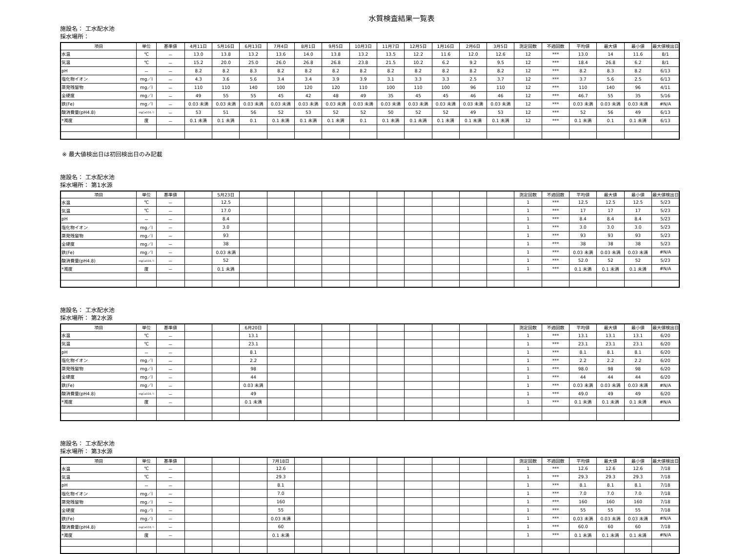水質検査結果一覧表
施設名： 工水配水池
採水場所：
| 項目 | 単位 | 基準値 | 4月11日 | 5月16日 | 6月13日 | 7月4日 | 8月1日 | 9月5日 | 10月3日 | 11月7日 | 12月5日 | 1月16日 | 2月6日 | 3月5日 | 測定回数 | 不適回数 | 平均値 | 最大値 | 最小値 | 最大値検出日 |
| --- | --- | --- | --- | --- | --- | --- | --- | --- | --- | --- | --- | --- | --- | --- | --- | --- | --- | --- | --- | --- |
| 水温 | ℃ | － | 13.0 | 13.8 | 13.2 | 13.6 | 14.0 | 13.8 | 13.2 | 13.5 | 12.2 | 11.6 | 12.0 | 12.6 | 12 | *** | 13.0 | 14 | 11.6 | 8/1 |
| 気温 | ℃ | － | 15.2 | 20.0 | 25.0 | 26.0 | 26.8 | 26.8 | 23.8 | 21.5 | 10.2 | 6.2 | 9.2 | 9.5 | 12 | *** | 18.4 | 26.8 | 6.2 | 8/1 |
| pH | － | － | 8.2 | 8.2 | 8.3 | 8.2 | 8.2 | 8.2 | 8.2 | 8.2 | 8.2 | 8.2 | 8.2 | 8.2 | 12 | *** | 8.2 | 8.3 | 8.2 | 6/13 |
| 塩化物イオン | mg／l | － | 4.3 | 3.6 | 5.6 | 3.4 | 3.4 | 3.9 | 3.9 | 3.1 | 3.3 | 3.3 | 2.5 | 3.7 | 12 | *** | 3.7 | 5.6 | 2.5 | 6/13 |
| 蒸発残留物 | mg／l | － | 110 | 110 | 140 | 100 | 120 | 120 | 110 | 100 | 110 | 100 | 96 | 110 | 12 | *** | 110 | 140 | 96 | 4/11 |
| 全硬度 | mg／l | － | 49 | 55 | 55 | 45 | 42 | 48 | 49 | 35 | 45 | 45 | 46 | 46 | 12 | *** | 46.7 | 55 | 35 | 5/16 |
| 鉄(Fe) | mg／l | － | 0.03 未満 | 0.03 未満 | 0.03 未満 | 0.03 未満 | 0.03 未満 | 0.03 未満 | 0.03 未満 | 0.03 未満 | 0.03 未満 | 0.03 未満 | 0.03 未満 | 0.03 未満 | 12 | *** | 0.03 未満 | 0.03 未満 | 0.03 未満 | #N/A |
| 酸消費量(pH4.8) | mgCaCO3／l | － | 53 | 51 | 56 | 52 | 53 | 52 | 52 | 50 | 52 | 52 | 49 | 53 | 12 | *** | 52 | 56 | 49 | 6/13 |
| *濁度 | 度 | － | 0.1 未満 | 0.1 未満 | 0.1 | 0.1 未満 | 0.1 未満 | 0.1 未満 | 0.1 | 0.1 未満 | 0.1 未満 | 0.1 未満 | 0.1 未満 | 0.1 未満 | 12 | *** | 0.1 未満 | 0.1 | 0.1 未満 | 6/13 |
※ 最大値検出日は初回検出日のみ記載
施設名： 工水配水池
採水場所： 第1水源
| 項目 | 単位 | 基準値 | | 5月23日 | | | | | | | | | | | 測定回数 | 不適回数 | 平均値 | 最大値 | 最小値 | 最大値検出日 |
| --- | --- | --- | --- | --- | --- | --- | --- | --- | --- | --- | --- | --- | --- | --- | --- | --- | --- | --- | --- | --- |
| 水温 | ℃ | － | | 12.5 | | | | | | | | | | | 1 | *** | 12.5 | 12.5 | 12.5 | 5/23 |
| 気温 | ℃ | － | | 17.0 | | | | | | | | | | | 1 | *** | 17 | 17 | 17 | 5/23 |
| pH | － | － | | 8.4 | | | | | | | | | | | 1 | *** | 8.4 | 8.4 | 8.4 | 5/23 |
| 塩化物イオン | mg／l | － | | 3.0 | | | | | | | | | | | 1 | *** | 3.0 | 3.0 | 3.0 | 5/23 |
| 蒸発残留物 | mg／l | － | | 93 | | | | | | | | | | | 1 | *** | 93 | 93 | 93 | 5/23 |
| 全硬度 | mg／l | － | | 38 | | | | | | | | | | | 1 | *** | 38 | 38 | 38 | 5/23 |
| 鉄(Fe) | mg／l | － | | 0.03 未満 | | | | | | | | | | | 1 | *** | 0.03 未満 | 0.03 未満 | 0.03 未満 | #N/A |
| 酸消費量(pH4.8) | mgCaCO3／l | － | | 52 | | | | | | | | | | | 1 | *** | 52.0 | 52 | 52 | 5/23 |
| *濁度 | 度 | － | | 0.1 未満 | | | | | | | | | | | 1 | *** | 0.1 未満 | 0.1 未満 | 0.1 未満 | #N/A |
施設名： 工水配水池
採水場所： 第2水源
| 項目 | 単位 | 基準値 | | | 6月20日 | | | | | | | | | | 測定回数 | 不適回数 | 平均値 | 最大値 | 最小値 | 最大値検出日 |
| --- | --- | --- | --- | --- | --- | --- | --- | --- | --- | --- | --- | --- | --- | --- | --- | --- | --- | --- | --- | --- |
| 水温 | ℃ | － | | | 13.1 | | | | | | | | | | 1 | *** | 13.1 | 13.1 | 13.1 | 6/20 |
| 気温 | ℃ | － | | | 23.1 | | | | | | | | | | 1 | *** | 23.1 | 23.1 | 23.1 | 6/20 |
| pH | － | － | | | 8.1 | | | | | | | | | | 1 | *** | 8.1 | 8.1 | 8.1 | 6/20 |
| 塩化物イオン | mg／l | － | | | 2.2 | | | | | | | | | | 1 | *** | 2.2 | 2.2 | 2.2 | 6/20 |
| 蒸発残留物 | mg／l | － | | | 98 | | | | | | | | | | 1 | *** | 98.0 | 98 | 98 | 6/20 |
| 全硬度 | mg／l | － | | | 44 | | | | | | | | | | 1 | *** | 44 | 44 | 44 | 6/20 |
| 鉄(Fe) | mg／l | － | | | 0.03 未満 | | | | | | | | | | 1 | *** | 0.03 未満 | 0.03 未満 | 0.03 未満 | #N/A |
| 酸消費量(pH4.8) | mgCaCO3／l | － | | | 49 | | | | | | | | | | 1 | *** | 49.0 | 49 | 49 | 6/20 |
| *濁度 | 度 | － | | | 0.1 未満 | | | | | | | | | | 1 | *** | 0.1 未満 | 0.1 未満 | 0.1 未満 | #N/A |
施設名： 工水配水池
採水場所： 第3水源
| 項目 | 単位 | 基準値 | | | | 7月18日 | | | | | | | | | 測定回数 | 不適回数 | 平均値 | 最大値 | 最小値 | 最大値検出日 |
| --- | --- | --- | --- | --- | --- | --- | --- | --- | --- | --- | --- | --- | --- | --- | --- | --- | --- | --- | --- | --- |
| 水温 | ℃ | － | | | | 12.6 | | | | | | | | | 1 | *** | 12.6 | 12.6 | 12.6 | 7/18 |
| 気温 | ℃ | － | | | | 29.3 | | | | | | | | | 1 | *** | 29.3 | 29.3 | 29.3 | 7/18 |
| pH | － | － | | | | 8.1 | | | | | | | | | 1 | *** | 8.1 | 8.1 | 8.1 | 7/18 |
| 塩化物イオン | mg／l | － | | | | 7.0 | | | | | | | | | 1 | *** | 7.0 | 7.0 | 7.0 | 7/18 |
| 蒸発残留物 | mg／l | － | | | | 160 | | | | | | | | | 1 | *** | 160 | 160 | 160 | 7/18 |
| 全硬度 | mg／l | － | | | | 55 | | | | | | | | | 1 | *** | 55 | 55 | 55 | 7/18 |
| 鉄(Fe) | mg／l | － | | | | 0.03 未満 | | | | | | | | | 1 | *** | 0.03 未満 | 0.03 未満 | 0.03 未満 | #N/A |
| 酸消費量(pH4.8) | mgCaCO3／l | － | | | | 60 | | | | | | | | | 1 | *** | 60.0 | 60 | 60 | 7/18 |
| *濁度 | 度 | － | | | | 0.1 未満 | | | | | | | | | 1 | *** | 0.1 未満 | 0.1 未満 | 0.1 未満 | #N/A |